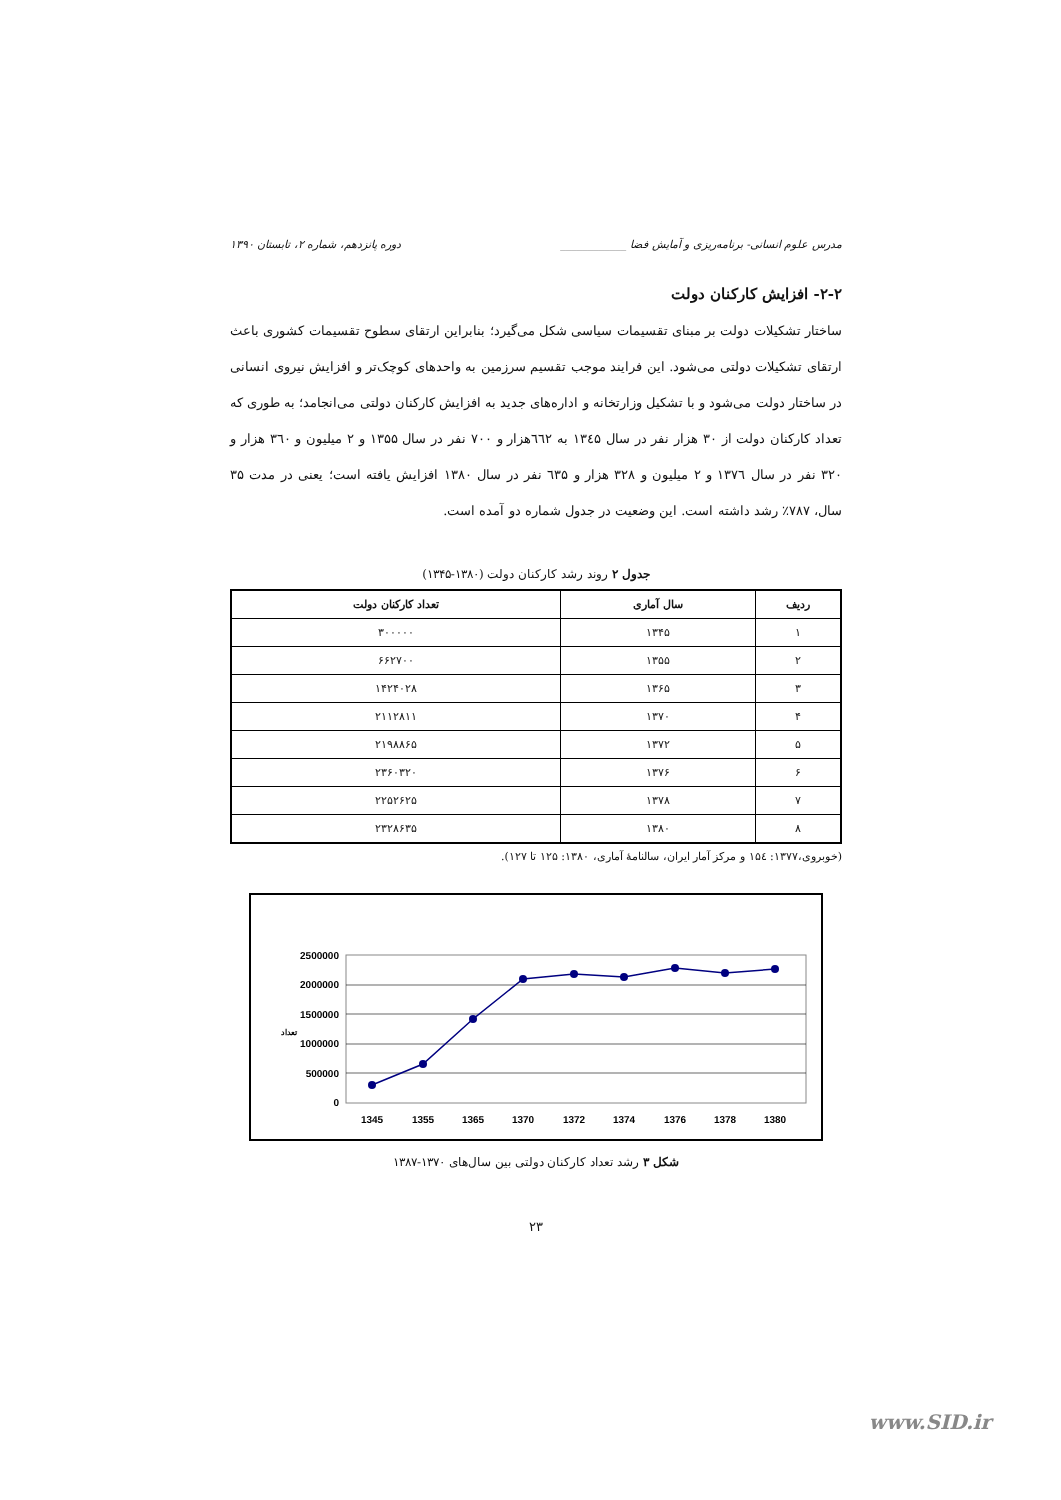مدرس علوم انسانی- برنامه‌ریزی و آمایش فضا ____________ دوره پانزدهم، شماره ۲، تابستان ۱۳۹۰
۲-۲- افزایش کارکنان دولت
ساختار تشکیلات دولت بر مبنای تقسیمات سیاسی شکل می‌گیرد؛ بنابراین ارتقای سطوح تقسیمات کشوری باعث ارتقای تشکیلات دولتی می‌شود. این فرایند موجب تقسیم سرزمین به واحدهای کوچک‌تر و افزایش نیروی انسانی در ساختار دولت می‌شود و با تشکیل وزارتخانه و اداره‌های جدید به افزایش کارکنان دولتی می‌انجامد؛ به طوری که تعداد کارکنان دولت از ۳۰ هزار نفر در سال ۱۳٤۵ به ٦٦۲هزار و ۷۰۰ نفر در سال ۱۳۵۵ و ۲ میلیون و ۳٦۰ هزار و ۳۲۰ نفر در سال ۱۳۷٦ و ۲ میلیون و ۳۲۸ هزار و ٦۳۵ نفر در سال ۱۳۸۰ افزایش یافته است؛ یعنی در مدت ۳۵ سال، ۷۸۷٪ رشد داشته است. این وضعیت در جدول شماره دو آمده است.
جدول ۲ روند رشد کارکنان دولت (۱۳۸۰-۱۳۴۵)
| ردیف | سال آماری | تعداد کارکنان دولت |
| --- | --- | --- |
| ۱ | ۱۳۴۵ | ۳۰۰۰۰۰ |
| ۲ | ۱۳۵۵ | ۶۶۲۷۰۰ |
| ۳ | ۱۳۶۵ | ۱۴۲۴۰۲۸ |
| ۴ | ۱۳۷۰ | ۲۱۱۲۸۱۱ |
| ۵ | ۱۳۷۲ | ۲۱۹۸۸۶۵ |
| ۶ | ۱۳۷۶ | ۲۳۶۰۳۲۰ |
| ۷ | ۱۳۷۸ | ۲۲۵۲۶۲۵ |
| ۸ | ۱۳۸۰ | ۲۳۲۸۶۳۵ |
(خوبروی،۱۳۷۷: ۱۵٤ و مرکز آمار ایران، سالنامهٔ آماری، ۱۳۸۰: ۱۲۵ تا ۱۲۷).
2500000
2000000
1500000
1000000
500000
0
تعداد
1345
1355
1365
1370
1372
1374
1376
1378
1380
شکل ۳ رشد تعداد کارکنان دولتی بین سال‌های ۱۳۷۰-۱۳۸۷
۲۳
www.SID.ir